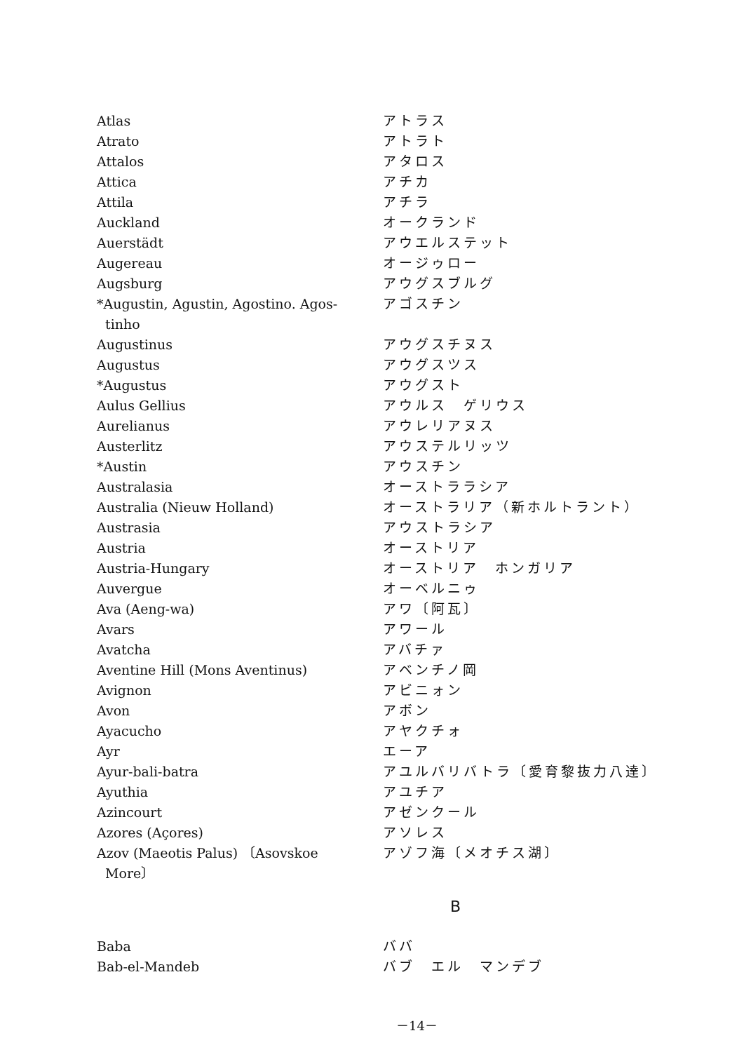| Atlas | アトラス |
| Atrato | アトラト |
| Attalos | アタロス |
| Attica | アチカ |
| Attila | アチラ |
| Auckland | オークランド |
| Auerstädt | アウエルステット |
| Augereau | オージゥロー |
| Augsburg | アウグスブルグ |
| *Augustin, Agustin, Agostino. Agos- tinho | アゴスチン |
| Augustinus | アウグスチヌス |
| Augustus | アウグスツス |
| *Augustus | アウグスト |
| Aulus Gellius | アウルス ゲリウス |
| Aurelianus | アウレリアヌス |
| Austerlitz | アウステルリッツ |
| *Austin | アウスチン |
| Australasia | オーストララシア |
| Australia (Nieuw Holland) | オーストラリア（新ホルトラント） |
| Austrasia | アウストラシア |
| Austria | オーストリア |
| Austria-Hungary | オーストリア ホンガリア |
| Auvergue | オーベルニゥ |
| Ava (Aeng-wa) | アワ〔阿瓦〕 |
| Avars | アワール |
| Avatcha | アバチァ |
| Aventine Hill (Mons Aventinus) | アベンチノ岡 |
| Avignon | アビニォン |
| Avon | アボン |
| Ayacucho | アヤクチォ |
| Ayr | エーア |
| Ayur-bali-batra | アユルバリバトラ〔愛育黎抜力八達〕 |
| Ayuthia | アユチア |
| Azincourt | アゼンクール |
| Azores (Açores) | アソレス |
| Azov (Maeotis Palus) 〔Asovskoe More〕 | アゾフ海〔メオチス湖〕 |
B
| Baba | ババ |
| Bab-el-Mandeb | バブ エル マンデブ |
－14－